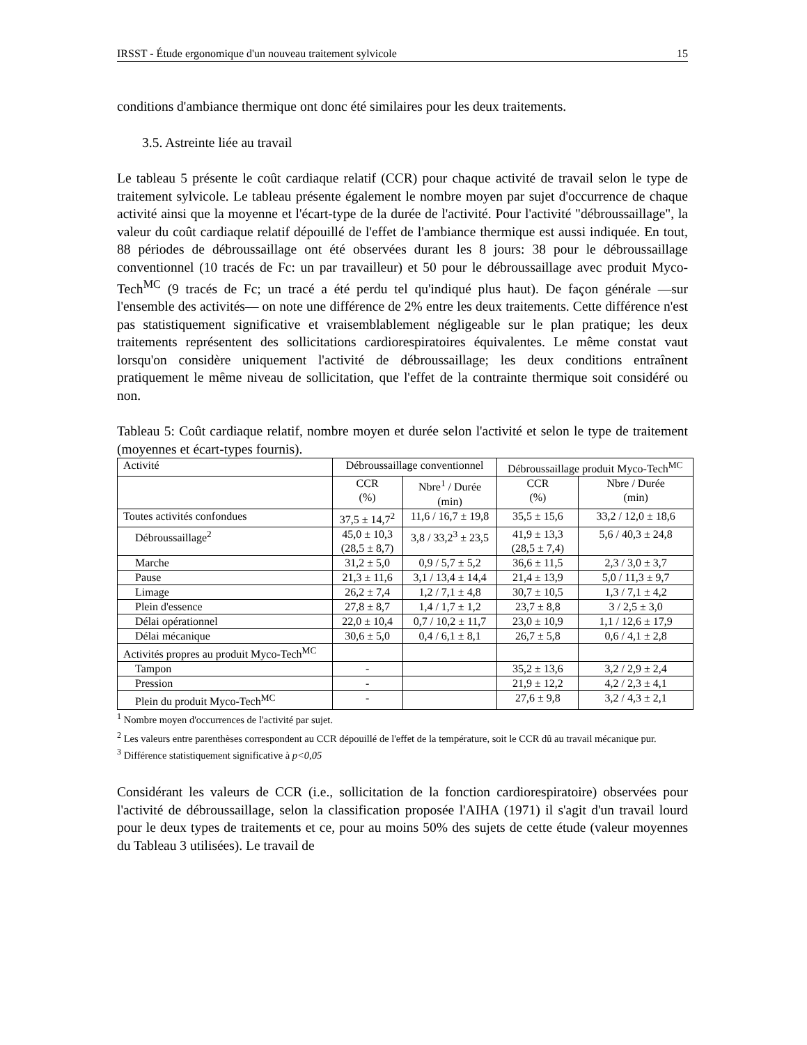IRSST - Étude ergonomique d'un nouveau traitement sylvicole 15
conditions d'ambiance thermique ont donc été similaires pour les deux traitements.
3.5. Astreinte liée au travail
Le tableau 5 présente le coût cardiaque relatif (CCR) pour chaque activité de travail selon le type de traitement sylvicole. Le tableau présente également le nombre moyen par sujet d'occurrence de chaque activité ainsi que la moyenne et l'écart-type de la durée de l'activité. Pour l'activité "débroussaillage", la valeur du coût cardiaque relatif dépouillé de l'effet de l'ambiance thermique est aussi indiquée. En tout, 88 périodes de débroussaillage ont été observées durant les 8 jours: 38 pour le débroussaillage conventionnel (10 tracés de Fc: un par travailleur) et 50 pour le débroussaillage avec produit Myco-Tech<sup>MC</sup> (9 tracés de Fc; un tracé a été perdu tel qu'indiqué plus haut). De façon générale —sur l'ensemble des activités— on note une différence de 2% entre les deux traitements. Cette différence n'est pas statistiquement significative et vraisemblablement négligeable sur le plan pratique; les deux traitements représentent des sollicitations cardiorespiratoires équivalentes. Le même constat vaut lorsqu'on considère uniquement l'activité de débroussaillage; les deux conditions entraînent pratiquement le même niveau de sollicitation, que l'effet de la contrainte thermique soit considéré ou non.
Tableau 5: Coût cardiaque relatif, nombre moyen et durée selon l'activité et selon le type de traitement (moyennes et écart-types fournis).
| Activité | Débroussaillage conventionnel | | Débroussaillage produit Myco-Tech<sup>MC</sup> | |
| --- | --- | --- | --- | --- |
| | CCR (%) | Nbre<sup>1</sup> / Durée (min) | CCR (%) | Nbre / Durée (min) |
| Toutes activités confondues | 37,5 ± 14,7<sup>2</sup> | 11,6 / 16,7 ± 19,8 | 35,5 ± 15,6 | 33,2 / 12,0 ± 18,6 |
| Débroussaillage<sup>2</sup> | 45,0 ± 10,3 (28,5 ± 8,7) | 3,8 / 33,2<sup>3</sup> ± 23,5 | 41,9 ± 13,3 (28,5 ± 7,4) | 5,6 / 40,3 ± 24,8 |
| Marche | 31,2 ± 5,0 | 0,9 / 5,7 ± 5,2 | 36,6 ± 11,5 | 2,3 / 3,0 ± 3,7 |
| Pause | 21,3 ± 11,6 | 3,1 / 13,4 ± 14,4 | 21,4 ± 13,9 | 5,0 / 11,3 ± 9,7 |
| Limage | 26,2 ± 7,4 | 1,2 / 7,1 ± 4,8 | 30,7 ± 10,5 | 1,3 / 7,1 ± 4,2 |
| Plein d'essence | 27,8 ± 8,7 | 1,4 / 1,7 ± 1,2 | 23,7 ± 8,8 | 3 / 2,5 ± 3,0 |
| Délai opérationnel | 22,0 ± 10,4 | 0,7 / 10,2 ± 11,7 | 23,0 ± 10,9 | 1,1 / 12,6 ± 17,9 |
| Délai mécanique | 30,6 ± 5,0 | 0,4 / 6,1 ± 8,1 | 26,7 ± 5,8 | 0,6 / 4,1 ± 2,8 |
| Activités propres au produit Myco-Tech<sup>MC</sup> | | | | |
| Tampon | - | | 35,2 ± 13,6 | 3,2 / 2,9 ± 2,4 |
| Pression | - | | 21,9 ± 12,2 | 4,2 / 2,3 ± 4,1 |
| Plein du produit Myco-Tech<sup>MC</sup> | - | | 27,6 ± 9,8 | 3,2 / 4,3 ± 2,1 |
<sup>1</sup> Nombre moyen d'occurrences de l'activité par sujet.
<sup>2</sup> Les valeurs entre parenthèses correspondent au CCR dépouillé de l'effet de la température, soit le CCR dû au travail mécanique pur.
<sup>3</sup> Différence statistiquement significative à p<0,05
Considérant les valeurs de CCR (i.e., sollicitation de la fonction cardiorespiratoire) observées pour l'activité de débroussaillage, selon la classification proposée l'AIHA (1971) il s'agit d'un travail lourd pour le deux types de traitements et ce, pour au moins 50% des sujets de cette étude (valeur moyennes du Tableau 3 utilisées). Le travail de